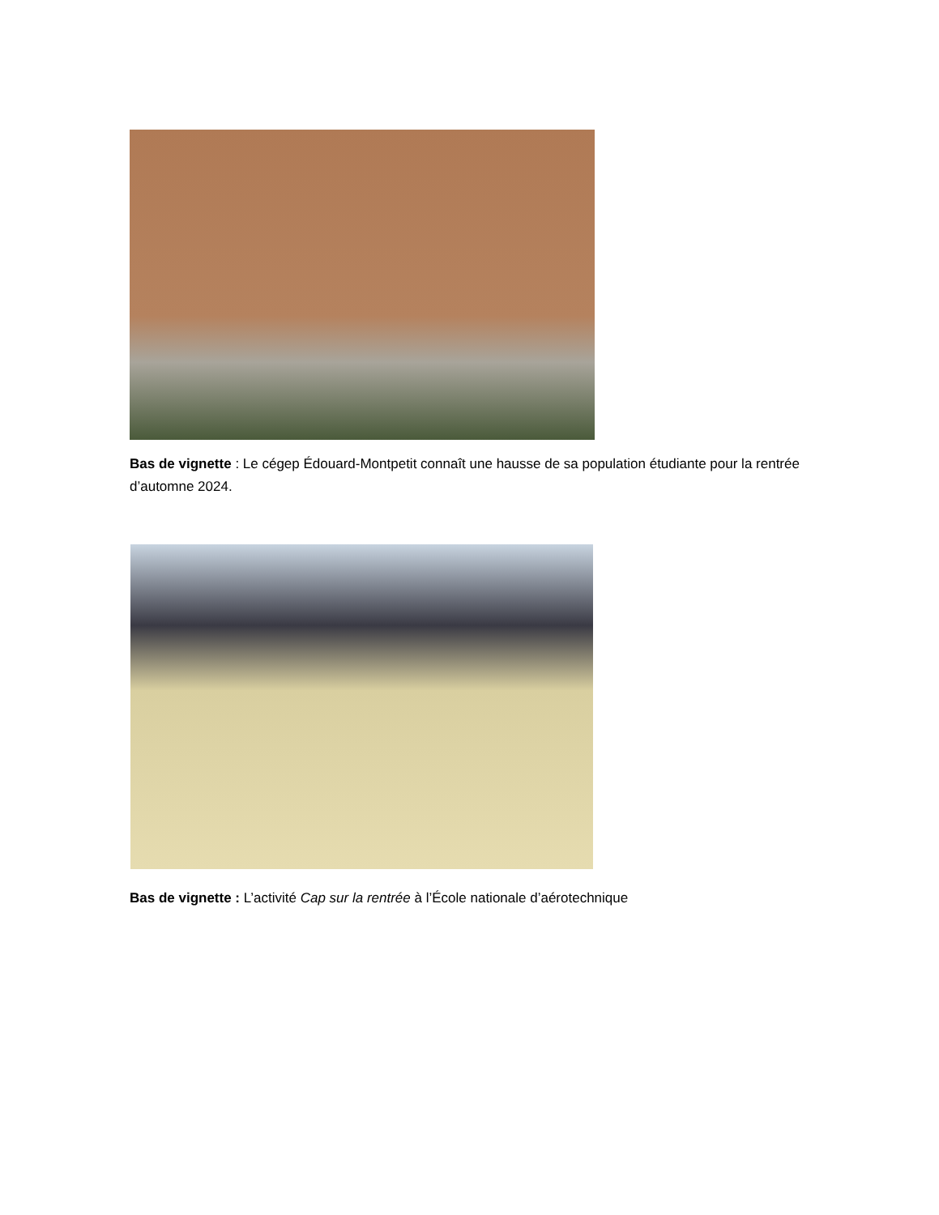Bas de vignette : Le cégep Édouard-Montpetit connaît une hausse de sa population étudiante pour la rentrée d’automne 2024.
Bas de vignette : L’activité Cap sur la rentrée à l’École nationale d’aérotechnique